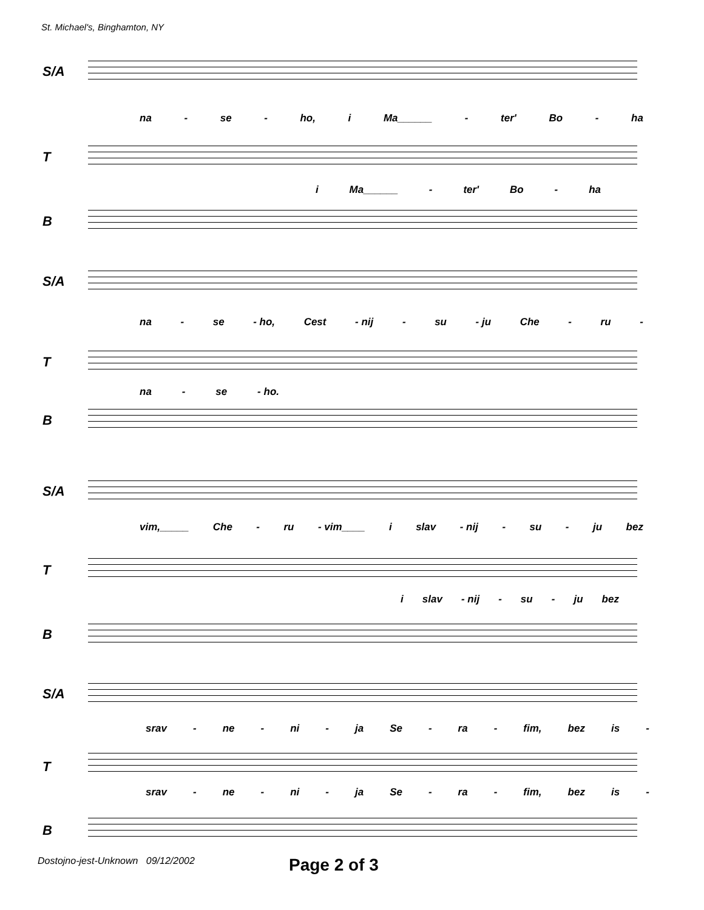St. Michael's, Binghamton, NY
S/A
na - se - ho, i Ma______ - ter' Bo - ha
T
i Ma______ - ter' Bo - ha
B
S/A
na - se - ho, Cest - nij - su - ju Che - ru -
T
na - se - ho.
B
S/A
vim,_____ Che - ru - vim____ i slav - nij - su - ju bez
T
i slav - nij - su - ju bez
B
S/A
srav - ne - ni - ja Se - ra - fim, bez is -
T
srav - ne - ni - ja Se - ra - fim, bez is -
B
Dostojno-jest-Unknown 09/12/2002
Page 2 of 3